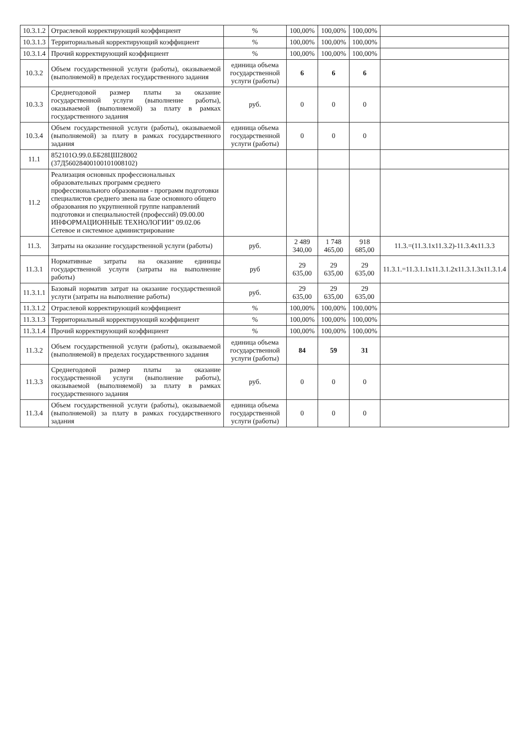| 10.3.1.2 | Отраслевой корректирующий коэффициент | % | 100,00% | 100,00% | 100,00% | |
| 10.3.1.3 | Территориальный корректирующий коэффициент | % | 100,00% | 100,00% | 100,00% | |
| 10.3.1.4 | Прочий корректирующий коэффициент | % | 100,00% | 100,00% | 100,00% | |
| 10.3.2 | Объем государственной услуги (работы), оказываемой (выполняемой) в пределах государственного задания | единица объема государственной услуги (работы) | 6 | 6 | 6 | |
| 10.3.3 | Среднегодовой размер платы за оказание государственной услуги (выполнение работы), оказываемой (выполняемой) за плату в рамках государственного задания | руб. | 0 | 0 | 0 | |
| 10.3.4 | Объем государственной услуги (работы), оказываемой (выполняемой) за плату в рамках государственного задания | единица объема государственной услуги (работы) | 0 | 0 | 0 | |
| 11.1 | 852101О.99.0.ББ28ЦШ28002 (37Д56028400100101008102) | | | | | |
| 11.2 | Реализация основных профессиональных образовательных программ среднего профессионального образования - программ подготовки специалистов среднего звена на базе основного общего образования по укрупненной группе направлений подготовки и специальностей (профессий) 09.00.00 ИНФОРМАЦИОННЫЕ ТЕХНОЛОГИИ" 09.02.06 Сетевое и системное администрирование | | | | | |
| 11.3. | Затраты на оказание государственной услуги (работы) | руб. | 2 489 340,00 | 1 748 465,00 | 918 685,00 | 11.3.=(11.3.1x11.3.2)-11.3.4x11.3.3 |
| 11.3.1 | Нормативные затраты на оказание единицы государственной услуги (затраты на выполнение работы) | руб | 29 635,00 | 29 635,00 | 29 635,00 | 11.3.1.=11.3.1.1x11.3.1.2x11.3.1.3x11.3.1.4 |
| 11.3.1.1 | Базовый норматив затрат на оказание государственной услуги (затраты на выполнение работы) | руб. | 29 635,00 | 29 635,00 | 29 635,00 | |
| 11.3.1.2 | Отраслевой корректирующий коэффициент | % | 100,00% | 100,00% | 100,00% | |
| 11.3.1.3 | Территориальный корректирующий коэффициент | % | 100,00% | 100,00% | 100,00% | |
| 11.3.1.4 | Прочий корректирующий коэффициент | % | 100,00% | 100,00% | 100,00% | |
| 11.3.2 | Объем государственной услуги (работы), оказываемой (выполняемой) в пределах государственного задания | единица объема государственной услуги (работы) | 84 | 59 | 31 | |
| 11.3.3 | Среднегодовой размер платы за оказание государственной услуги (выполнение работы), оказываемой (выполняемой) за плату в рамках государственного задания | руб. | 0 | 0 | 0 | |
| 11.3.4 | Объем государственной услуги (работы), оказываемой (выполняемой) за плату в рамках государственного задания | единица объема государственной услуги (работы) | 0 | 0 | 0 | |